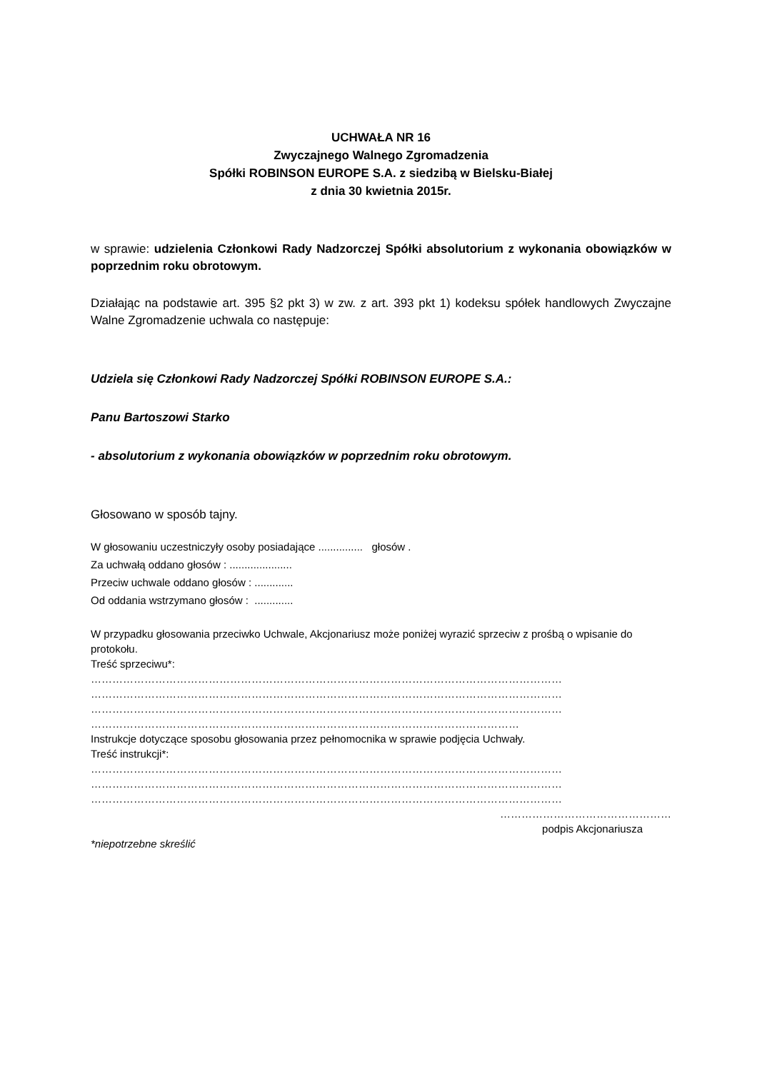UCHWAŁA NR 16
Zwyczajnego Walnego Zgromadzenia
Spółki ROBINSON EUROPE S.A. z siedzibą w Bielsku-Białej
z dnia 30 kwietnia 2015r.
w sprawie: udzielenia Członkowi Rady Nadzorczej Spółki absolutorium z wykonania obowiązków w poprzednim roku obrotowym.
Działając na podstawie art. 395 §2 pkt 3) w zw. z art. 393 pkt 1) kodeksu spółek handlowych Zwyczajne Walne Zgromadzenie uchwala co następuje:
Udziela się Członkowi Rady Nadzorczej Spółki ROBINSON EUROPE S.A.:
Panu Bartoszowi Starko
- absolutorium z wykonania obowiązków w poprzednim roku obrotowym.
Głosowano w sposób tajny.
W głosowaniu uczestniczyły osoby posiadające ............... głosów .
Za uchwałą oddano głosów : .....................
Przeciw uchwale oddano głosów : .............
Od oddania wstrzymano głosów : .............
W przypadku głosowania przeciwko Uchwale, Akcjonariusz może poniżej wyrazić sprzeciw z prośbą o wpisanie do protokołu.
Treść sprzeciwu*:
……………………………………………………………………………………………………………………
……………………………………………………………………………………………………………………
……………………………………………………………………………………………………………………
…………………………………………………………………………………………………………
Instrukcje dotyczące sposobu głosowania przez pełnomocnika w sprawie podjęcia Uchwały.
Treść instrukcji*:
……………………………………………………………………………………………………………………
……………………………………………………………………………………………………………………
……………………………………………………………………………………………………………………
…………………………………………
podpis Akcjonariusza
*niepotrzebne skreślić